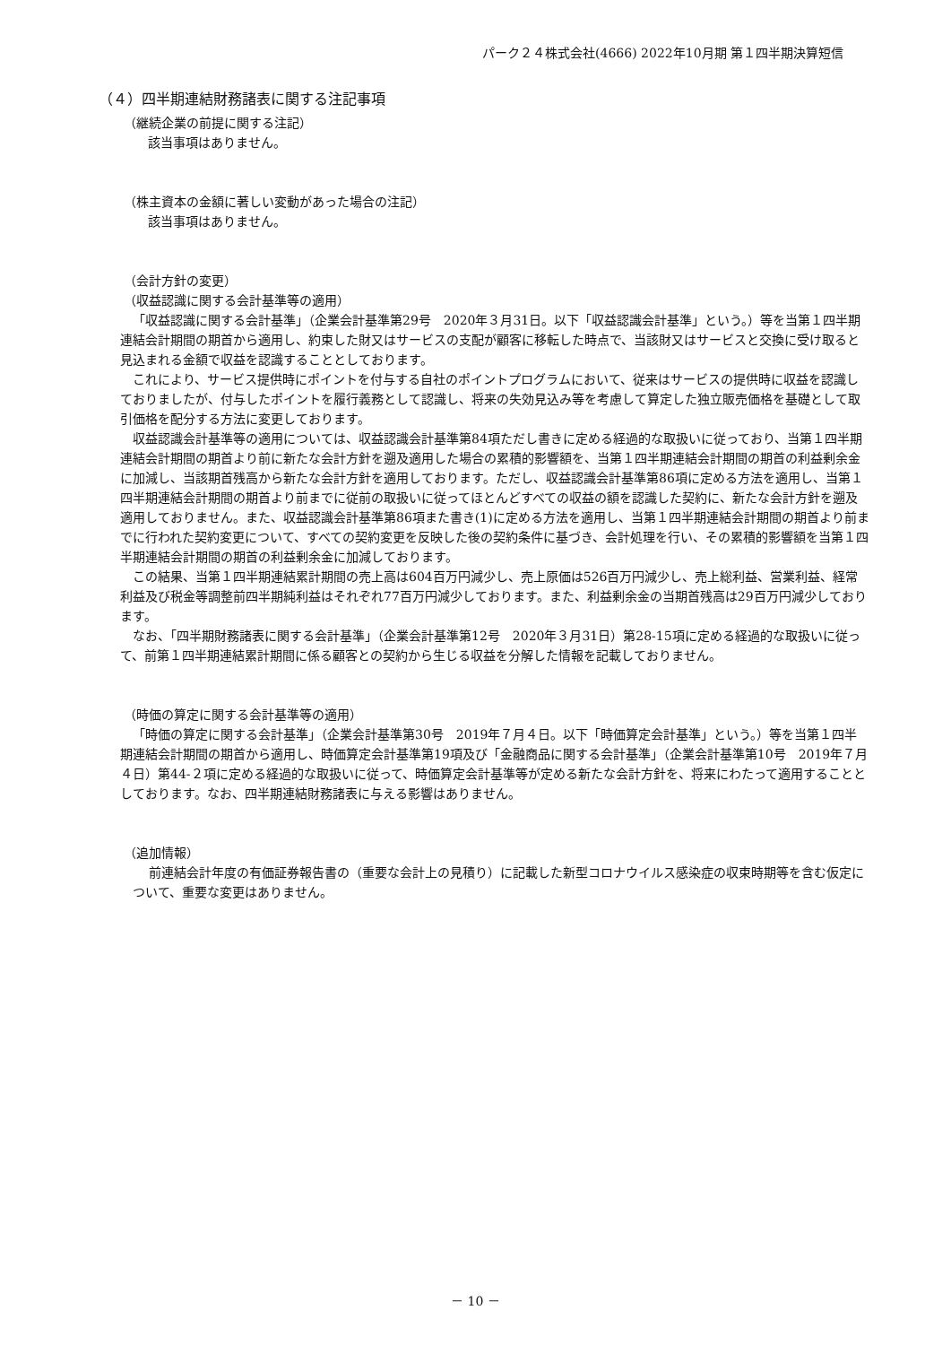パーク２４株式会社(4666) 2022年10月期 第１四半期決算短信
（４）四半期連結財務諸表に関する注記事項
（継続企業の前提に関する注記）
該当事項はありません。
（株主資本の金額に著しい変動があった場合の注記）
該当事項はありません。
（会計方針の変更）
（収益認識に関する会計基準等の適用）
「収益認識に関する会計基準」（企業会計基準第29号　2020年３月31日。以下「収益認識会計基準」という。）等を当第１四半期連結会計期間の期首から適用し、約束した財又はサービスの支配が顧客に移転した時点で、当該財又はサービスと交換に受け取ると見込まれる金額で収益を認識することとしております。
これにより、サービス提供時にポイントを付与する自社のポイントプログラムにおいて、従来はサービスの提供時に収益を認識しておりましたが、付与したポイントを履行義務として認識し、将来の失効見込み等を考慮して算定した独立販売価格を基礎として取引価格を配分する方法に変更しております。
収益認識会計基準等の適用については、収益認識会計基準第84項ただし書きに定める経過的な取扱いに従っており、当第１四半期連結会計期間の期首より前に新たな会計方針を遡及適用した場合の累積的影響額を、当第１四半期連結会計期間の期首の利益剰余金に加減し、当該期首残高から新たな会計方針を適用しております。ただし、収益認識会計基準第86項に定める方法を適用し、当第１四半期連結会計期間の期首より前までに従前の取扱いに従ってほとんどすべての収益の額を認識した契約に、新たな会計方針を遡及適用しておりません。また、収益認識会計基準第86項また書き(1)に定める方法を適用し、当第１四半期連結会計期間の期首より前までに行われた契約変更について、すべての契約変更を反映した後の契約条件に基づき、会計処理を行い、その累積的影響額を当第１四半期連結会計期間の期首の利益剰余金に加減しております。
この結果、当第１四半期連結累計期間の売上高は604百万円減少し、売上原価は526百万円減少し、売上総利益、営業利益、経常利益及び税金等調整前四半期純利益はそれぞれ77百万円減少しております。また、利益剰余金の当期首残高は29百万円減少しております。
なお、「四半期財務諸表に関する会計基準」（企業会計基準第12号　2020年３月31日）第28-15項に定める経過的な取扱いに従って、前第１四半期連結累計期間に係る顧客との契約から生じる収益を分解した情報を記載しておりません。
（時価の算定に関する会計基準等の適用）
「時価の算定に関する会計基準」（企業会計基準第30号　2019年７月４日。以下「時価算定会計基準」という。）等を当第１四半期連結会計期間の期首から適用し、時価算定会計基準第19項及び「金融商品に関する会計基準」（企業会計基準第10号　2019年７月４日）第44-２項に定める経過的な取扱いに従って、時価算定会計基準等が定める新たな会計方針を、将来にわたって適用することとしております。なお、四半期連結財務諸表に与える影響はありません。
（追加情報）
前連結会計年度の有価証券報告書の（重要な会計上の見積り）に記載した新型コロナウイルス感染症の収束時期等を含む仮定について、重要な変更はありません。
－ 10 －